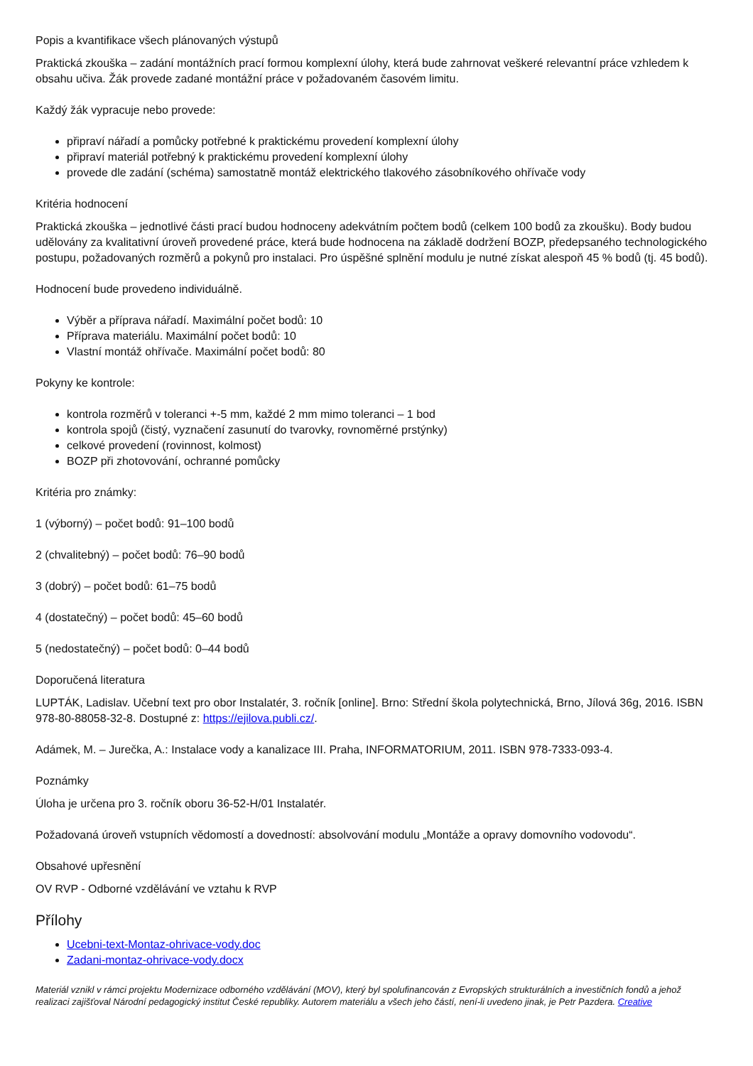Popis a kvantifikace všech plánovaných výstupů
Praktická zkouška – zadání montážních prací formou komplexní úlohy, která bude zahrnovat veškeré relevantní práce vzhledem k obsahu učiva. Žák provede zadané montážní práce v požadovaném časovém limitu.
Každý žák vypracuje nebo provede:
připraví nářadí a pomůcky potřebné k praktickému provedení komplexní úlohy
připraví materiál potřebný k praktickému provedení komplexní úlohy
provede dle zadání (schéma) samostatně montáž elektrického tlakového zásobníkového ohřívače vody
Kritéria hodnocení
Praktická zkouška – jednotlivé části prací budou hodnoceny adekvátním počtem bodů (celkem 100 bodů za zkoušku). Body budou udělovány za kvalitativní úroveň provedené práce, která bude hodnocena na základě dodržení BOZP, předepsaného technologického postupu, požadovaných rozměrů a pokynů pro instalaci. Pro úspěšné splnění modulu je nutné získat alespoň 45 % bodů (tj. 45 bodů).
Hodnocení bude provedeno individuálně.
Výběr a příprava nářadí. Maximální počet bodů: 10
Příprava materiálu. Maximální počet bodů: 10
Vlastní montáž ohřívače. Maximální počet bodů: 80
Pokyny ke kontrole:
kontrola rozměrů v toleranci +-5 mm, každé 2 mm mimo toleranci – 1 bod
kontrola spojů (čistý, vyznačení zasunutí do tvarovky, rovnoměrné prstýnky)
celkové provedení (rovinnost, kolmost)
BOZP při zhotovování, ochranné pomůcky
Kritéria pro známky:
1 (výborný) – počet bodů: 91–100 bodů
2 (chvalitebný) – počet bodů: 76–90 bodů
3 (dobrý) – počet bodů: 61–75 bodů
4 (dostatečný) – počet bodů: 45–60 bodů
5 (nedostatečný) – počet bodů: 0–44 bodů
Doporučená literatura
LUPTÁK, Ladislav. Učební text pro obor Instalatér, 3. ročník [online]. Brno: Střední škola polytechnická, Brno, Jílová 36g, 2016. ISBN 978-80-88058-32-8. Dostupné z: https://ejilova.publi.cz/.
Adámek, M. – Jurečka, A.: Instalace vody a kanalizace III. Praha, INFORMATORIUM, 2011. ISBN 978-7333-093-4.
Poznámky
Úloha je určena pro 3. ročník oboru 36-52-H/01 Instalatér.
Požadovaná úroveň vstupních vědomostí a dovedností: absolvování modulu „Montáže a opravy domovního vodovodu“.
Obsahové upřesnění
OV RVP - Odborné vzdělávání ve vztahu k RVP
Přílohy
Ucebni-text-Montaz-ohrivace-vody.doc
Zadani-montaz-ohrivace-vody.docx
Materiál vznikl v rámci projektu Modernizace odborného vzdělávání (MOV), který byl spolufinancován z Evropských strukturálních a investičních fondů a jehož realizaci zajišťoval Národní pedagogický institut České republiky. Autorem materiálu a všech jeho částí, není-li uvedeno jinak, je Petr Pazdera. Creative